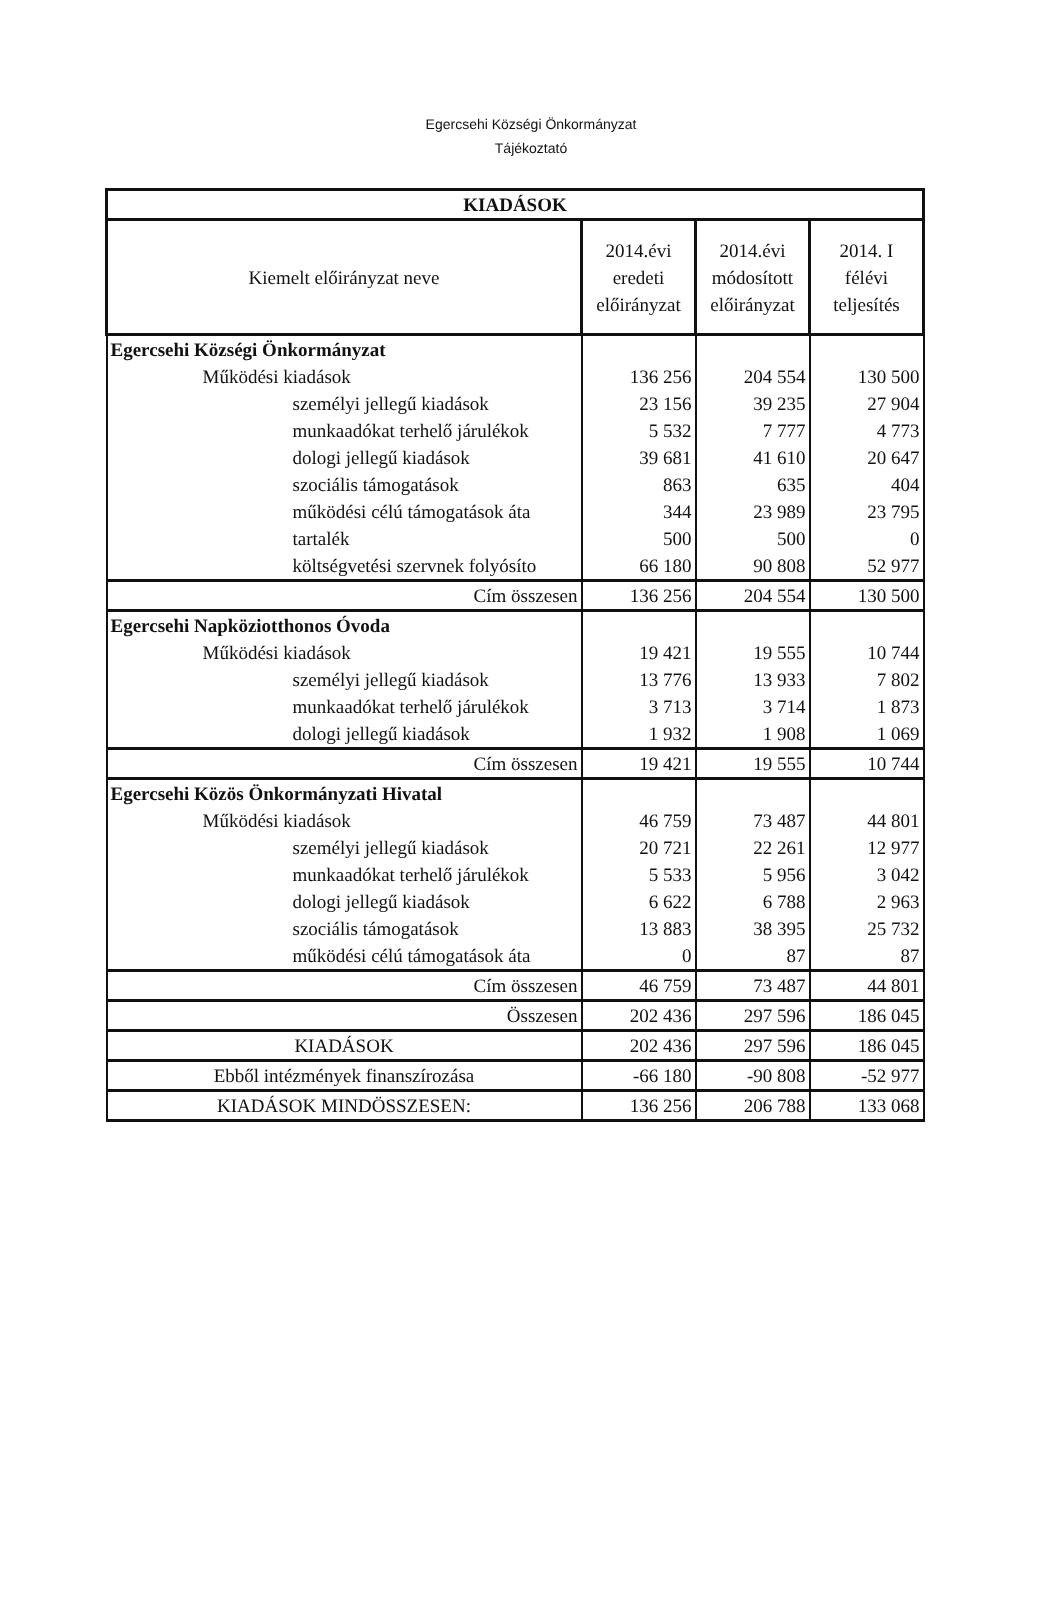Egercsehi Községi Önkormányzat
Tájékoztató
| KIADÁSOK | | | |
| --- | --- | --- | --- |
| Kiemelt előirányzat neve | 2014.évi eredeti előirányzat | 2014.évi módosított előirányzat | 2014. I félévi teljesítés |
| Egercsehi Községi Önkormányzat | | | |
| Működési kiadások | 136 256 | 204 554 | 130 500 |
| személyi jellegű kiadások | 23 156 | 39 235 | 27 904 |
| munkaadókat terhelő járulékok | 5 532 | 7 777 | 4 773 |
| dologi jellegű kiadások | 39 681 | 41 610 | 20 647 |
| szociális támogatások | 863 | 635 | 404 |
| működési célú támogatások áta | 344 | 23 989 | 23 795 |
| tartalék | 500 | 500 | 0 |
| költségvetési szervnek folyósíto | 66 180 | 90 808 | 52 977 |
| Cím összesen | 136 256 | 204 554 | 130 500 |
| Egercsehi Napköziotthonos Óvoda | | | |
| Működési kiadások | 19 421 | 19 555 | 10 744 |
| személyi jellegű kiadások | 13 776 | 13 933 | 7 802 |
| munkaadókat terhelő járulékok | 3 713 | 3 714 | 1 873 |
| dologi jellegű kiadások | 1 932 | 1 908 | 1 069 |
| Cím összesen | 19 421 | 19 555 | 10 744 |
| Egercsehi Közös Önkormányzati Hivatal | | | |
| Működési kiadások | 46 759 | 73 487 | 44 801 |
| személyi jellegű kiadások | 20 721 | 22 261 | 12 977 |
| munkaadókat terhelő járulékok | 5 533 | 5 956 | 3 042 |
| dologi jellegű kiadások | 6 622 | 6 788 | 2 963 |
| szociális támogatások | 13 883 | 38 395 | 25 732 |
| működési célú támogatások áta | 0 | 87 | 87 |
| Cím összesen | 46 759 | 73 487 | 44 801 |
| Összesen | 202 436 | 297 596 | 186 045 |
| KIADÁSOK | 202 436 | 297 596 | 186 045 |
| Ebből intézmények finanszírozása | -66 180 | -90 808 | -52 977 |
| KIADÁSOK MINDÖSSZESEN: | 136 256 | 206 788 | 133 068 |